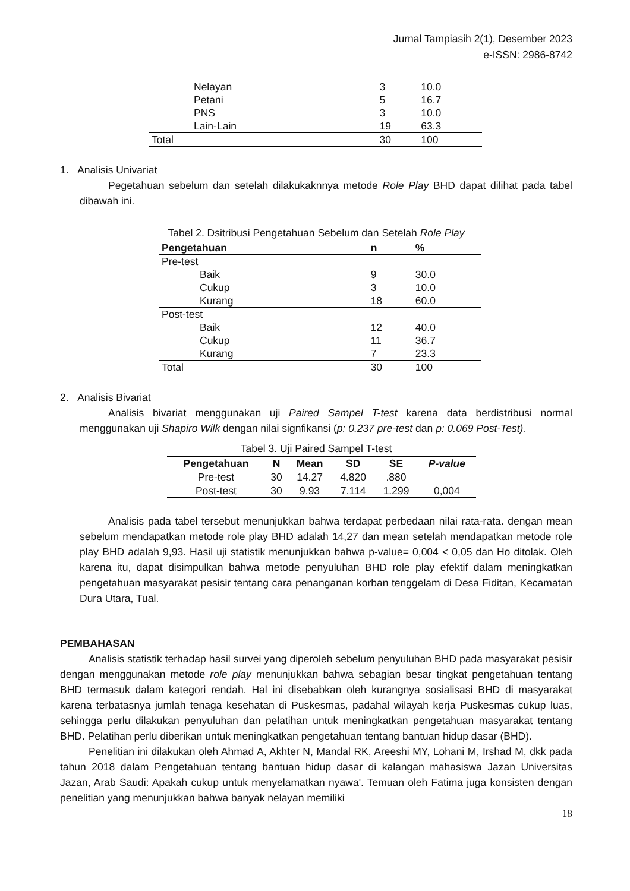Jurnal Tampiasih 2(1), Desember 2023
e-ISSN: 2986-8742
| Nelayan | 3 | 10.0 |
| Petani | 5 | 16.7 |
| PNS | 3 | 10.0 |
| Lain-Lain | 19 | 63.3 |
| Total | 30 | 100 |
1. Analisis Univariat
Pegetahuan sebelum dan setelah dilakukaknnya metode Role Play BHD dapat dilihat pada tabel dibawah ini.
Tabel 2. Dsitribusi Pengetahuan Sebelum dan Setelah Role Play
| Pengetahuan | n | % |
| --- | --- | --- |
| Pre-test | | |
| Baik | 9 | 30.0 |
| Cukup | 3 | 10.0 |
| Kurang | 18 | 60.0 |
| Post-test | | |
| Baik | 12 | 40.0 |
| Cukup | 11 | 36.7 |
| Kurang | 7 | 23.3 |
| Total | 30 | 100 |
2. Analisis Bivariat
Analisis bivariat menggunakan uji Paired Sampel T-test karena data berdistribusi normal menggunakan uji Shapiro Wilk dengan nilai signfikansi (p: 0.237 pre-test dan p: 0.069 Post-Test).
Tabel 3. Uji Paired Sampel T-test
| Pengetahuan | N | Mean | SD | SE | P-value |
| --- | --- | --- | --- | --- | --- |
| Pre-test | 30 | 14.27 | 4.820 | .880 | 0,004 |
| Post-test | 30 | 9.93 | 7.114 | 1.299 | |
Analisis pada tabel tersebut menunjukkan bahwa terdapat perbedaan nilai rata-rata. dengan mean sebelum mendapatkan metode role play BHD adalah 14,27 dan mean setelah mendapatkan metode role play BHD adalah 9,93. Hasil uji statistik menunjukkan bahwa p-value= 0,004 < 0,05 dan Ho ditolak. Oleh karena itu, dapat disimpulkan bahwa metode penyuluhan BHD role play efektif dalam meningkatkan pengetahuan masyarakat pesisir tentang cara penanganan korban tenggelam di Desa Fiditan, Kecamatan Dura Utara, Tual.
PEMBAHASAN
Analisis statistik terhadap hasil survei yang diperoleh sebelum penyuluhan BHD pada masyarakat pesisir dengan menggunakan metode role play menunjukkan bahwa sebagian besar tingkat pengetahuan tentang BHD termasuk dalam kategori rendah. Hal ini disebabkan oleh kurangnya sosialisasi BHD di masyarakat karena terbatasnya jumlah tenaga kesehatan di Puskesmas, padahal wilayah kerja Puskesmas cukup luas, sehingga perlu dilakukan penyuluhan dan pelatihan untuk meningkatkan pengetahuan masyarakat tentang BHD. Pelatihan perlu diberikan untuk meningkatkan pengetahuan tentang bantuan hidup dasar (BHD).
Penelitian ini dilakukan oleh Ahmad A, Akhter N, Mandal RK, Areeshi MY, Lohani M, Irshad M, dkk pada tahun 2018 dalam Pengetahuan tentang bantuan hidup dasar di kalangan mahasiswa Jazan Universitas Jazan, Arab Saudi: Apakah cukup untuk menyelamatkan nyawa'. Temuan oleh Fatima juga konsisten dengan penelitian yang menunjukkan bahwa banyak nelayan memiliki
18